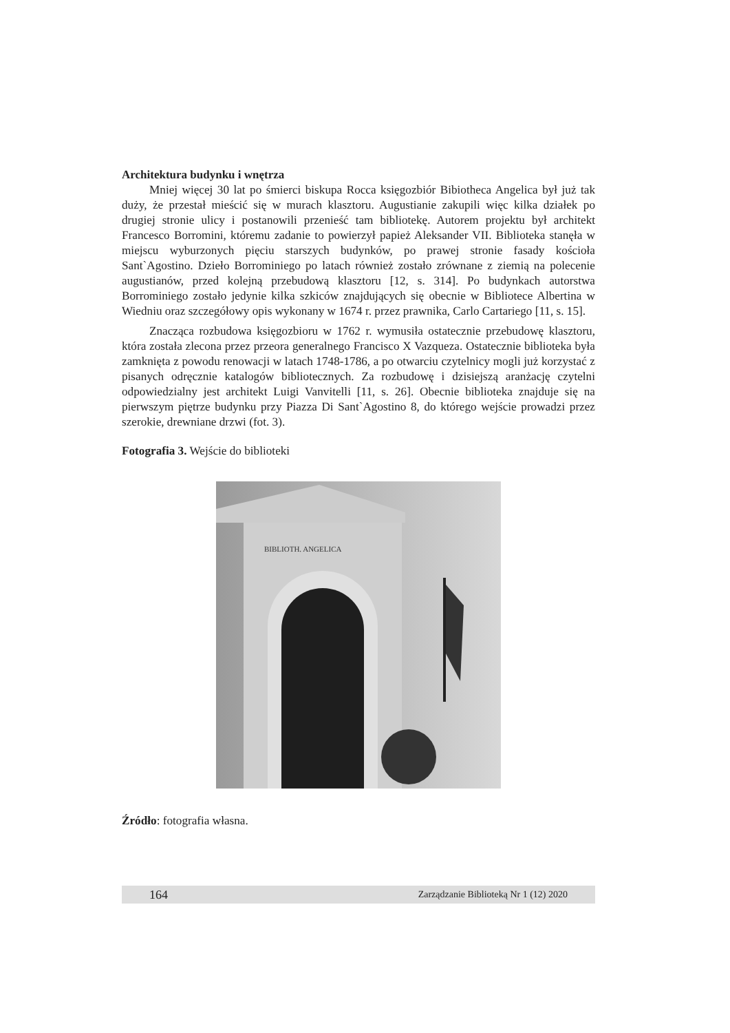Architektura budynku i wnętrza
Mniej więcej 30 lat po śmierci biskupa Rocca księgozbiór Bibiotheca Angelica był już tak duży, że przestał mieścić się w murach klasztoru. Augustianie zakupili więc kilka działek po drugiej stronie ulicy i postanowili przenieść tam bibliotekę. Autorem projektu był architekt Francesco Borromini, któremu zadanie to powierzył papież Aleksander VII. Biblioteka stanęła w miejscu wyburzonych pięciu starszych budynków, po prawej stronie fasady kościoła Sant`Agostino. Dzieło Borrominiego po latach również zostało zrównane z ziemią na polecenie augustianów, przed kolejną przebudową klasztoru [12, s. 314]. Po budynkach autorstwa Borrominiego zostało jedynie kilka szkiców znajdujących się obecnie w Bibliotece Albertina w Wiedniu oraz szczegółowy opis wykonany w 1674 r. przez prawnika, Carlo Cartariego [11, s. 15].
Znacząca rozbudowa księgozbioru w 1762 r. wymusiła ostatecznie przebudowę klasztoru, która została zlecona przez przeora generalnego Francisco X Vazqueza. Ostatecznie biblioteka była zamknięta z powodu renowacji w latach 1748-1786, a po otwarciu czytelnicy mogli już korzystać z pisanych odręcznie katalogów bibliotecznych. Za rozbudowę i dzisiejszą aranżację czytelni odpowiedzialny jest architekt Luigi Vanvitelli [11, s. 26]. Obecnie biblioteka znajduje się na pierwszym piętrze budynku przy Piazza Di Sant`Agostino 8, do którego wejście prowadzi przez szerokie, drewniane drzwi (fot. 3).
Fotografia 3. Wejście do biblioteki
BIBLIOTH. ANGELICA
Źródło: fotografia własna.
164 Zarządzanie Biblioteką Nr 1 (12) 2020